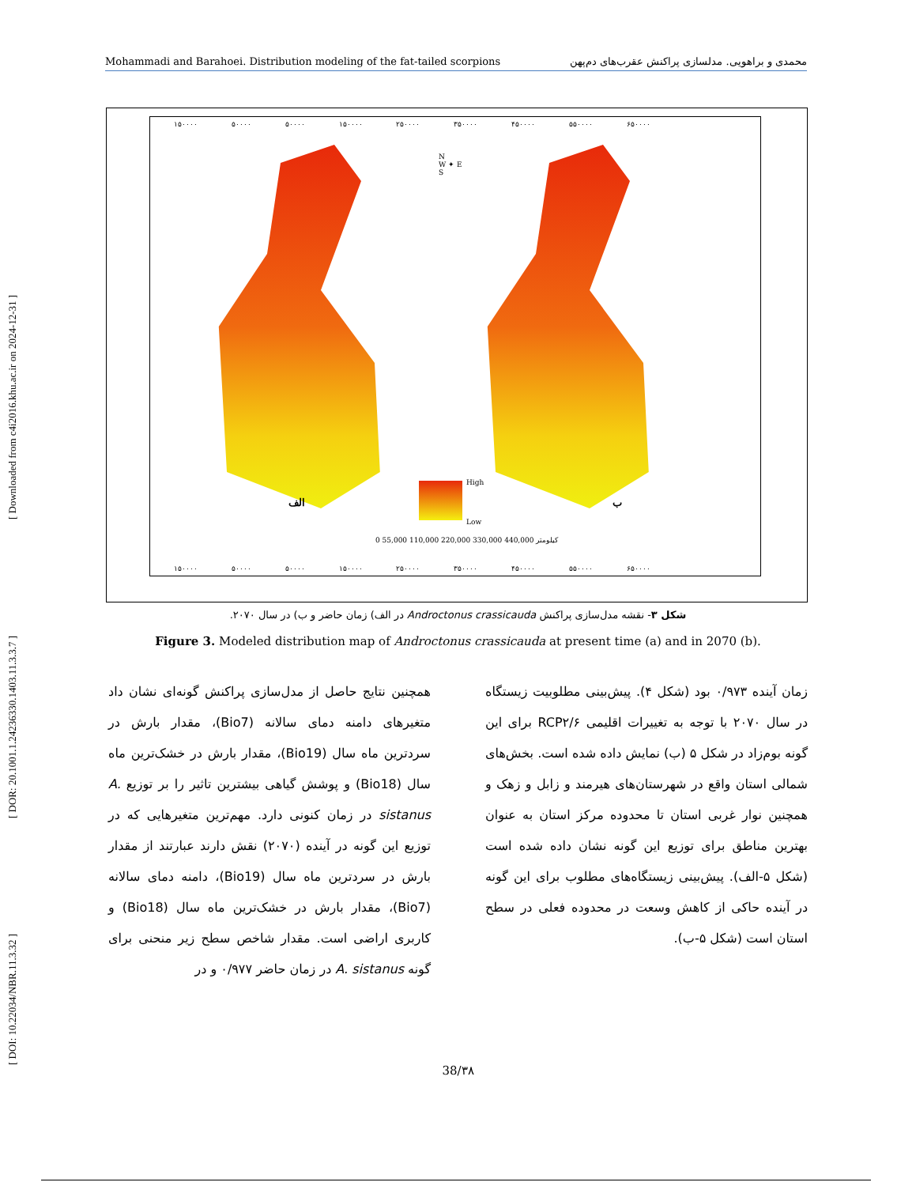[ DOI: 10.22034/NBR.11.3.32 ] [ DOR: 20.1001.1.24236330.1403.11.3.3.7 ] [ Downloaded from c4i2016.khu.ac.ir on 2024-12-31 ]
Mohammadi and Barahoei. Distribution modeling of the fat-tailed scorpions محمدی و براهویی. مدلسازی پراکنش عقرب‌های دم‌پهن
۱۵۰۰۰۰ ۵۰۰۰۰ ۵۰۰۰۰ ۱۵۰۰۰۰ ۲۵۰۰۰۰ ۳۵۰۰۰۰ ۴۵۰۰۰۰ ۵۵۰۰۰۰ ۶۵۰۰۰۰
N
W ✦ E
S
الف ب
High
Low
0 55,000 110,000 220,000 330,000 440,000 کیلومتر
۱۵۰۰۰۰ ۵۰۰۰۰ ۵۰۰۰۰ ۱۵۰۰۰۰ ۲۵۰۰۰۰ ۳۵۰۰۰۰ ۴۵۰۰۰۰ ۵۵۰۰۰۰ ۶۵۰۰۰۰
شکل ۳- نقشه مدل‌سازی پراکنش Androctonus crassicauda در الف) زمان حاضر و ب) در سال ۲۰۷۰.
Figure 3. Modeled distribution map of Androctonus crassicauda at present time (a) and in 2070 (b).
همچنین نتایج حاصل از مدل‌سازی پراکنش گونه‌ای نشان داد متغیرهای دامنه دمای سالانه (Bio7)، مقدار بارش در سردترین ماه سال (Bio19)، مقدار بارش در خشک‌ترین ماه سال (Bio18) و پوشش گیاهی بیشترین تاثیر را بر توزیع A. sistanus در زمان کنونی دارد. مهم‌ترین متغیرهایی که در توزیع این گونه در آینده (۲۰۷۰) نقش دارند عبارتند از مقدار بارش در سردترین ماه سال (Bio19)، دامنه دمای سالانه (Bio7)، مقدار بارش در خشک‌ترین ماه سال (Bio18) و کاربری اراضی است. مقدار شاخص سطح زیر منحنی برای گونه A. sistanus در زمان حاضر ۰/۹۷۷ و در
زمان آینده ۰/۹۷۳ بود (شکل ۴). پیش‌بینی مطلوبیت زیستگاه در سال ۲۰۷۰ با توجه به تغییرات اقلیمی RCP۲/۶ برای این گونه بوم‌زاد در شکل ۵ (ب) نمایش داده شده است. بخش‌های شمالی استان واقع در شهرستان‌های هیرمند و زابل و زهک و همچنین نوار غربی استان تا محدوده مرکز استان به عنوان بهترین مناطق برای توزیع این گونه نشان داده شده است (شکل ۵-الف). پیش‌بینی زیستگاه‌های مطلوب برای این گونه در آینده حاکی از کاهش وسعت در محدوده فعلی در سطح استان است (شکل ۵-ب).
38/۳۸